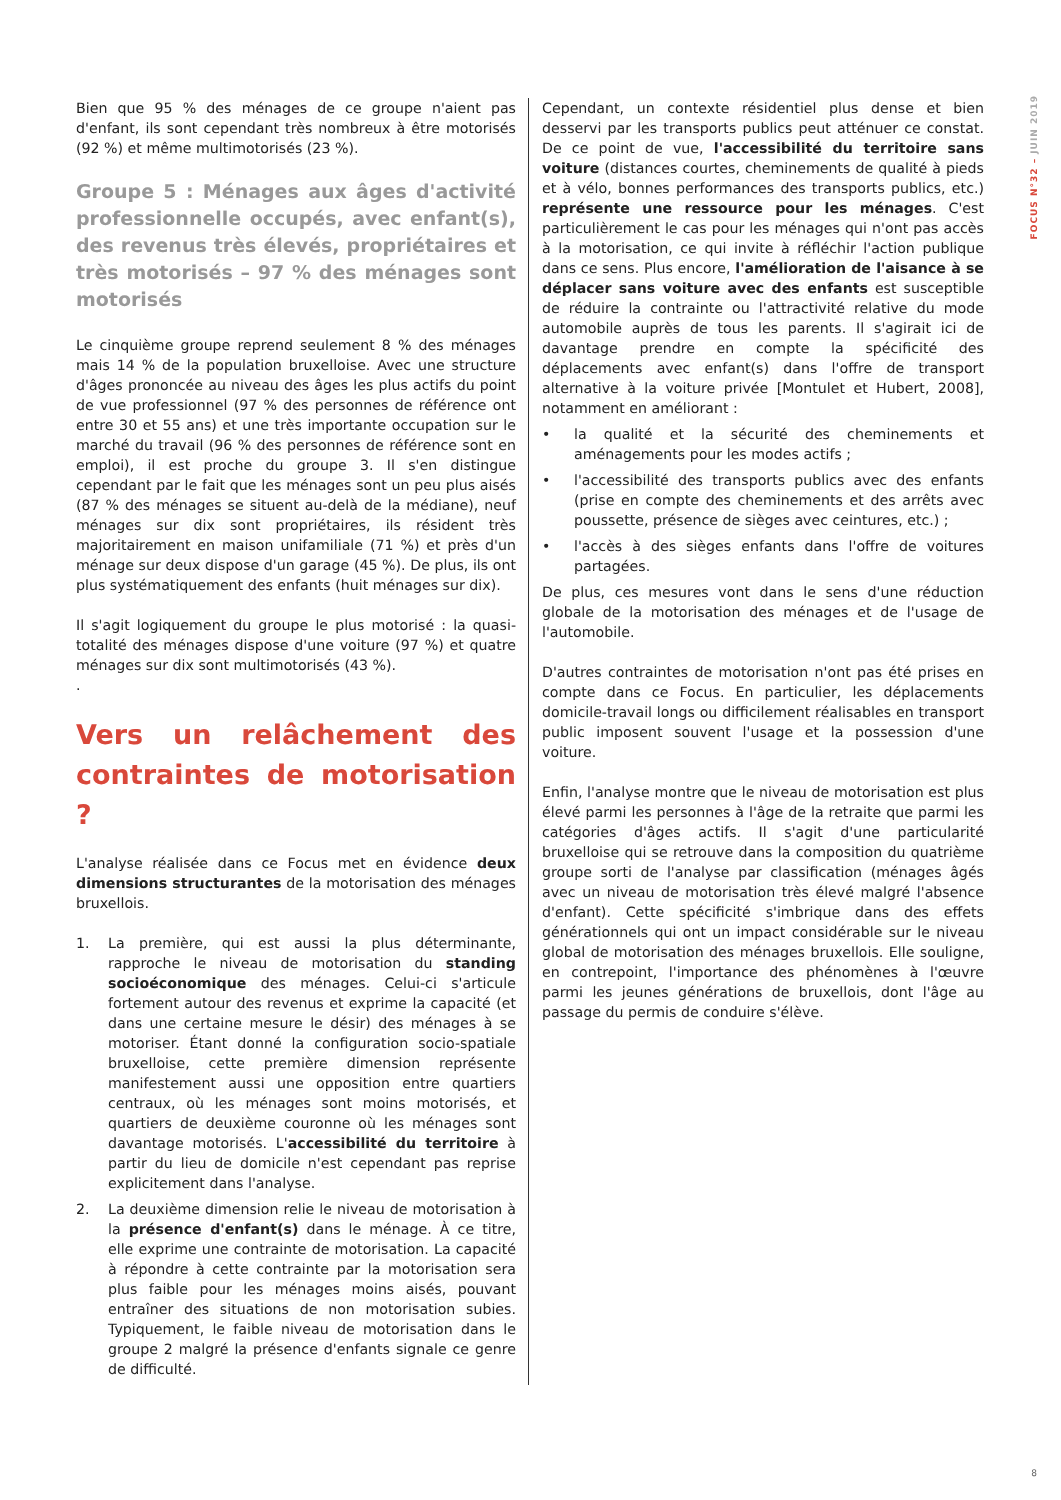FOCUS N°32 – JUIN 2019
Bien que 95 % des ménages de ce groupe n'aient pas d'enfant, ils sont cependant très nombreux à être motorisés (92 %) et même multimotorisés (23 %).
Groupe 5 : Ménages aux âges d'activité professionnelle occupés, avec enfant(s), des revenus très élevés, propriétaires et très motorisés – 97 % des ménages sont motorisés
Le cinquième groupe reprend seulement 8 % des ménages mais 14 % de la population bruxelloise. Avec une structure d'âges prononcée au niveau des âges les plus actifs du point de vue professionnel (97 % des personnes de référence ont entre 30 et 55 ans) et une très importante occupation sur le marché du travail (96 % des personnes de référence sont en emploi), il est proche du groupe 3. Il s'en distingue cependant par le fait que les ménages sont un peu plus aisés (87 % des ménages se situent au-delà de la médiane), neuf ménages sur dix sont propriétaires, ils résident très majoritairement en maison unifamiliale (71 %) et près d'un ménage sur deux dispose d'un garage (45 %). De plus, ils ont plus systématiquement des enfants (huit ménages sur dix).
Il s'agit logiquement du groupe le plus motorisé : la quasi-totalité des ménages dispose d'une voiture (97 %) et quatre ménages sur dix sont multimotorisés (43 %).
.
Vers un relâchement des contraintes de motorisation ?
L'analyse réalisée dans ce Focus met en évidence deux dimensions structurantes de la motorisation des ménages bruxellois.
1. La première, qui est aussi la plus déterminante, rapproche le niveau de motorisation du standing socioéconomique des ménages. Celui-ci s'articule fortement autour des revenus et exprime la capacité (et dans une certaine mesure le désir) des ménages à se motoriser. Étant donné la configuration socio-spatiale bruxelloise, cette première dimension représente manifestement aussi une opposition entre quartiers centraux, où les ménages sont moins motorisés, et quartiers de deuxième couronne où les ménages sont davantage motorisés. L'accessibilité du territoire à partir du lieu de domicile n'est cependant pas reprise explicitement dans l'analyse.
2. La deuxième dimension relie le niveau de motorisation à la présence d'enfant(s) dans le ménage. À ce titre, elle exprime une contrainte de motorisation. La capacité à répondre à cette contrainte par la motorisation sera plus faible pour les ménages moins aisés, pouvant entraîner des situations de non motorisation subies. Typiquement, le faible niveau de motorisation dans le groupe 2 malgré la présence d'enfants signale ce genre de difficulté.
Cependant, un contexte résidentiel plus dense et bien desservi par les transports publics peut atténuer ce constat. De ce point de vue, l'accessibilité du territoire sans voiture (distances courtes, cheminements de qualité à pieds et à vélo, bonnes performances des transports publics, etc.) représente une ressource pour les ménages. C'est particulièrement le cas pour les ménages qui n'ont pas accès à la motorisation, ce qui invite à réfléchir l'action publique dans ce sens. Plus encore, l'amélioration de l'aisance à se déplacer sans voiture avec des enfants est susceptible de réduire la contrainte ou l'attractivité relative du mode automobile auprès de tous les parents. Il s'agirait ici de davantage prendre en compte la spécificité des déplacements avec enfant(s) dans l'offre de transport alternative à la voiture privée [Montulet et Hubert, 2008], notamment en améliorant :
• la qualité et la sécurité des cheminements et aménagements pour les modes actifs ;
• l'accessibilité des transports publics avec des enfants (prise en compte des cheminements et des arrêts avec poussette, présence de sièges avec ceintures, etc.) ;
• l'accès à des sièges enfants dans l'offre de voitures partagées.
De plus, ces mesures vont dans le sens d'une réduction globale de la motorisation des ménages et de l'usage de l'automobile.
D'autres contraintes de motorisation n'ont pas été prises en compte dans ce Focus. En particulier, les déplacements domicile-travail longs ou difficilement réalisables en transport public imposent souvent l'usage et la possession d'une voiture.
Enfin, l'analyse montre que le niveau de motorisation est plus élevé parmi les personnes à l'âge de la retraite que parmi les catégories d'âges actifs. Il s'agit d'une particularité bruxelloise qui se retrouve dans la composition du quatrième groupe sorti de l'analyse par classification (ménages âgés avec un niveau de motorisation très élevé malgré l'absence d'enfant). Cette spécificité s'imbrique dans des effets générationnels qui ont un impact considérable sur le niveau global de motorisation des ménages bruxellois. Elle souligne, en contrepoint, l'importance des phénomènes à l'œuvre parmi les jeunes générations de bruxellois, dont l'âge au passage du permis de conduire s'élève.
8